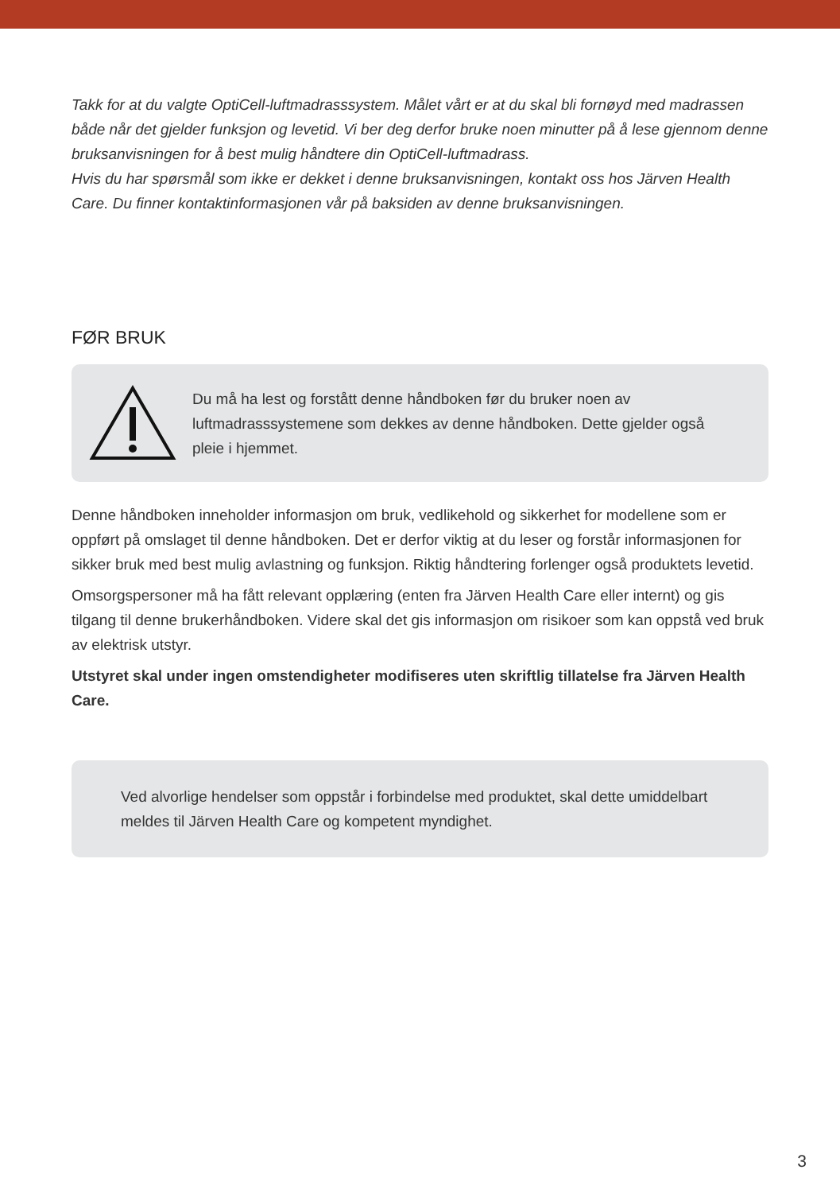Takk for at du valgte OptiCell-luftmadrasssystem. Målet vårt er at du skal bli fornøyd med madrassen både når det gjelder funksjon og levetid. Vi ber deg derfor bruke noen minutter på å lese gjennom denne bruksanvisningen for å best mulig håndtere din OptiCell-luftmadrass.
Hvis du har spørsmål som ikke er dekket i denne bruksanvisningen, kontakt oss hos Järven Health Care. Du finner kontaktinformasjonen vår på baksiden av denne bruksanvisningen.
FØR BRUK
Du må ha lest og forstått denne håndboken før du bruker noen av luftmadrasssystemene som dekkes av denne håndboken. Dette gjelder også pleie i hjemmet.
Denne håndboken inneholder informasjon om bruk, vedlikehold og sikkerhet for modellene som er oppført på omslaget til denne håndboken. Det er derfor viktig at du leser og forstår informasjonen for sikker bruk med best mulig avlastning og funksjon. Riktig håndtering forlenger også produktets levetid.
Omsorgspersoner må ha fått relevant opplæring (enten fra Järven Health Care eller internt) og gis tilgang til denne brukerhåndboken. Videre skal det gis informasjon om risikoer som kan oppstå ved bruk av elektrisk utstyr.
Utstyret skal under ingen omstendigheter modifiseres uten skriftlig tillatelse fra Järven Health Care.
Ved alvorlige hendelser som oppstår i forbindelse med produktet, skal dette umiddelbart meldes til Järven Health Care og kompetent myndighet.
3